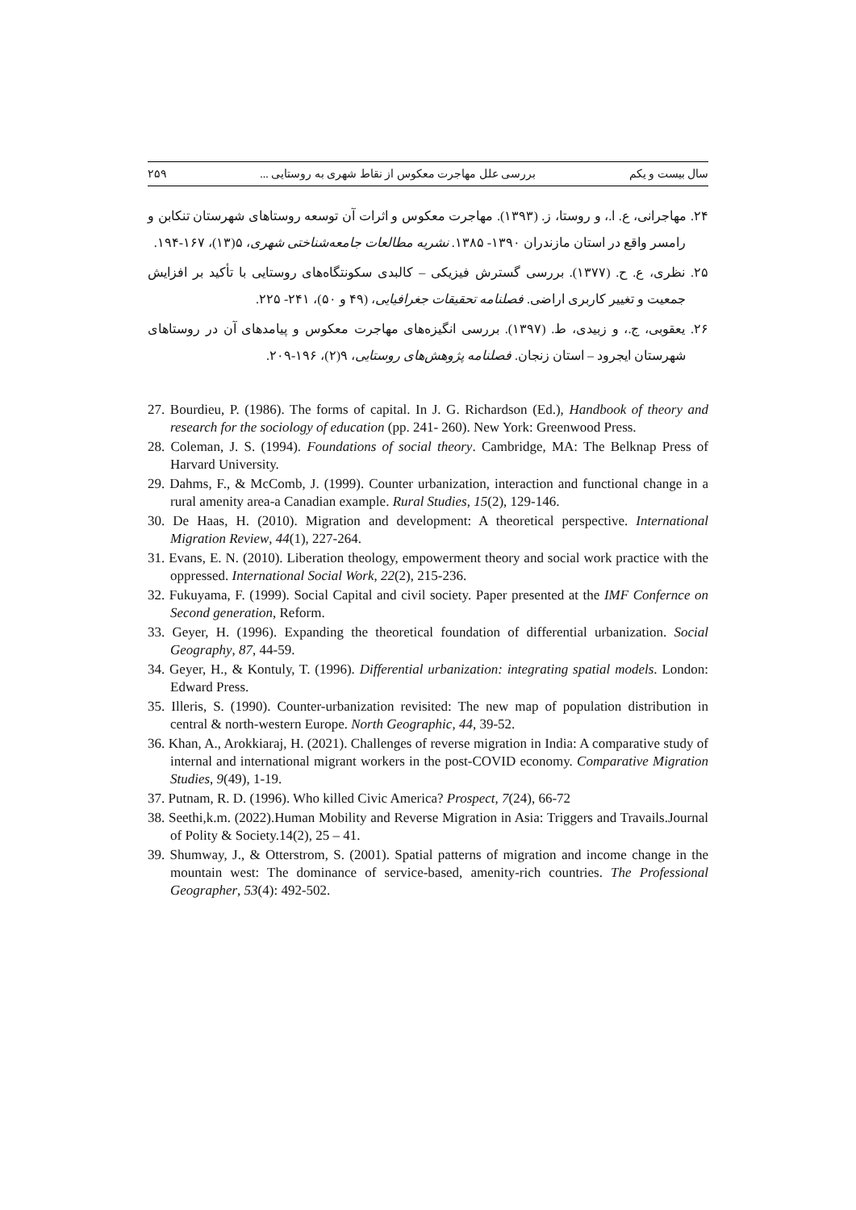سال بیست و یکم بررسی علل مهاجرت معکوس از نقاط شهری به روستایی ... ۲۵۹
۲۴. مهاجرانی، ع. ا.، و روستا، ز. (۱۳۹۳). مهاجرت معکوس و اثرات آن توسعه روستاهای شهرستان تنکابن و رامسر واقع در استان مازندران ۱۳۹۰- ۱۳۸۵. نشریه مطالعات جامعه‌شناختی شهری، ۵(۱۳)، ۱۶۷-۱۹۴.
۲۵. نظری، ع. ح. (۱۳۷۷). بررسی گسترش فیزیکی – کالبدی سکونتگاه‌های روستایی با تأکید بر افزایش جمعیت و تغییر کاربری اراضی. فصلنامه تحقیقات جغرافیایی، (۴۹ و ۵۰)، ۲۴۱- ۲۲۵.
۲۶. یعقوبی، ج.، و زبیدی، ط. (۱۳۹۷). بررسی انگیزه‌های مهاجرت معکوس و پیامدهای آن در روستاهای شهرستان ایجرود – استان زنجان. فصلنامه پژوهش‌های روستایی، ۹(۲)، ۱۹۶-۲۰۹.
27. Bourdieu, P. (1986). The forms of capital. In J. G. Richardson (Ed.), Handbook of theory and research for the sociology of education (pp. 241- 260). New York: Greenwood Press.
28. Coleman, J. S. (1994). Foundations of social theory. Cambridge, MA: The Belknap Press of Harvard University.
29. Dahms, F., & McComb, J. (1999). Counter urbanization, interaction and functional change in a rural amenity area-a Canadian example. Rural Studies, 15(2), 129-146.
30. De Haas, H. (2010). Migration and development: A theoretical perspective. International Migration Review, 44(1), 227-264.
31. Evans, E. N. (2010). Liberation theology, empowerment theory and social work practice with the oppressed. International Social Work, 22(2), 215-236.
32. Fukuyama, F. (1999). Social Capital and civil society. Paper presented at the IMF Confernce on Second generation, Reform.
33. Geyer, H. (1996). Expanding the theoretical foundation of differential urbanization. Social Geography, 87, 44-59.
34. Geyer, H., & Kontuly, T. (1996). Differential urbanization: integrating spatial models. London: Edward Press.
35. Illeris, S. (1990). Counter-urbanization revisited: The new map of population distribution in central & north-western Europe. North Geographic, 44, 39-52.
36. Khan, A., Arokkiaraj, H. (2021). Challenges of reverse migration in India: A comparative study of internal and international migrant workers in the post-COVID economy. Comparative Migration Studies, 9(49), 1-19.
37. Putnam, R. D. (1996). Who killed Civic America? Prospect, 7(24), 66-72
38. Seethi,k.m. (2022).Human Mobility and Reverse Migration in Asia: Triggers and Travails.Journal of Polity & Society.14(2), 25 – 41.
39. Shumway, J., & Otterstrom, S. (2001). Spatial patterns of migration and income change in the mountain west: The dominance of service-based, amenity-rich countries. The Professional Geographer, 53(4): 492-502.